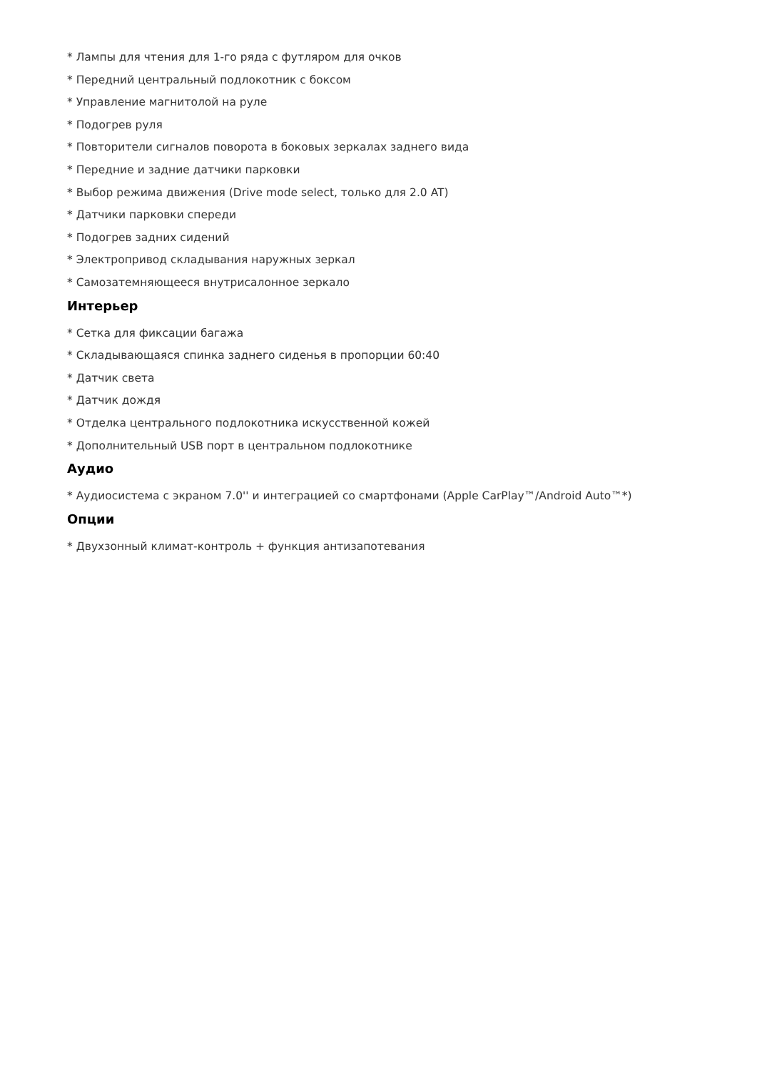* Лампы для чтения для 1-го ряда с футляром для очков
* Передний центральный подлокотник с боксом
* Управление магнитолой на руле
* Подогрев руля
* Повторители сигналов поворота в боковых зеркалах заднего вида
* Передние и задние датчики парковки
* Выбор режима движения (Drive mode select, только для 2.0 AT)
* Датчики парковки спереди
* Подогрев задних сидений
* Электропривод складывания наружных зеркал
* Самозатемняющееся внутрисалонное зеркало
Интерьер
* Сетка для фиксации багажа
* Складывающаяся спинка заднего сиденья в пропорции 60:40
* Датчик света
* Датчик дождя
* Отделка центрального подлокотника искусственной кожей
* Дополнительный USB порт в центральном подлокотнике
Аудио
* Аудиосистема с экраном 7.0'' и интеграцией со смартфонами (Apple CarPlay™/Android Auto™*)
Опции
* Двухзонный климат-контроль + функция антизапотевания